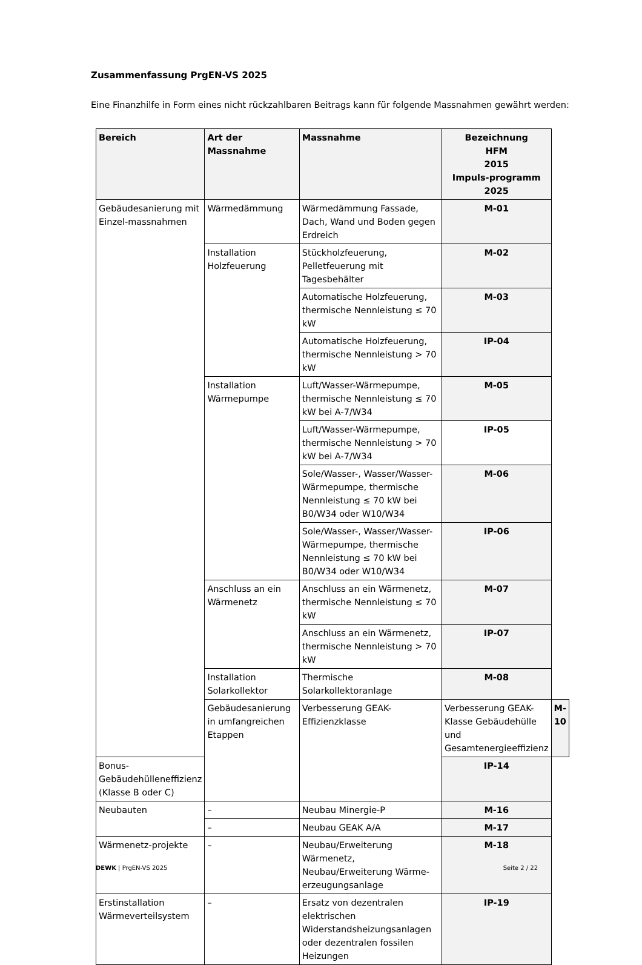Zusammenfassung PrgEN-VS 2025
Eine Finanzhilfe in Form eines nicht rückzahlbaren Beitrags kann für folgende Massnahmen gewährt werden:
| Bereich | Art der Massnahme | Massnahme | Bezeichnung HFM 2015 Impuls-programm 2025 | |
| --- | --- | --- | --- | --- |
| Gebäudesanierung mit Einzel-massnahmen | Wärmedämmung | Wärmedämmung Fassade, Dach, Wand und Boden gegen Erdreich | M-01 | |
| | Installation Holzfeuerung | Stückholzfeuerung, Pelletfeuerung mit Tagesbehälter | M-02 | |
| | | Automatische Holzfeuerung, thermische Nennleistung ≤ 70 kW | M-03 | |
| | | Automatische Holzfeuerung, thermische Nennleistung > 70 kW | IP-04 | |
| | Installation Wärmepumpe | Luft/Wasser-Wärmepumpe, thermische Nennleistung ≤ 70 kW bei A-7/W34 | M-05 | |
| | | Luft/Wasser-Wärmepumpe, thermische Nennleistung > 70 kW bei A-7/W34 | IP-05 | |
| | | Sole/Wasser-, Wasser/Wasser-Wärmepumpe, thermische Nennleistung ≤ 70 kW bei B0/W34 oder W10/W34 | M-06 | |
| | | Sole/Wasser-, Wasser/Wasser-Wärmepumpe, thermische Nennleistung ≤ 70 kW bei B0/W34 oder W10/W34 | IP-06 | |
| | Anschluss an ein Wärmenetz | Anschluss an ein Wärmenetz, thermische Nennleistung ≤ 70 kW | M-07 | |
| | | Anschluss an ein Wärmenetz, thermische Nennleistung > 70 kW | IP-07 | |
| | Installation Solarkollektor | Thermische Solarkollektoranlage | M-08 | |
| | Gebäudesanierung in umfangreichen Etappen | Verbesserung GEAK-Effizienzklasse | Verbesserung GEAK-Klasse Gebäudehülle und Gesamtenergieeffizienz | M-10 |
| Bonus-Gebäudehülleneffizienz (Klasse B oder C) | | | IP-14 | |
| Neubauten | – | Neubau Minergie-P | M-16 | |
| | – | Neubau GEAK A/A | M-17 | |
| Wärmenetz-projekte | – | Neubau/Erweiterung Wärmenetz, Neubau/Erweiterung Wärme-erzeugungsanlage | M-18 | |
| Erstinstallation Wärmeverteilsystem | – | Ersatz von dezentralen elektrischen Widerstandsheizungsanlagen oder dezentralen fossilen Heizungen | IP-19 | |
DEWK | PrgEN-VS 2025 Seite 2 / 22